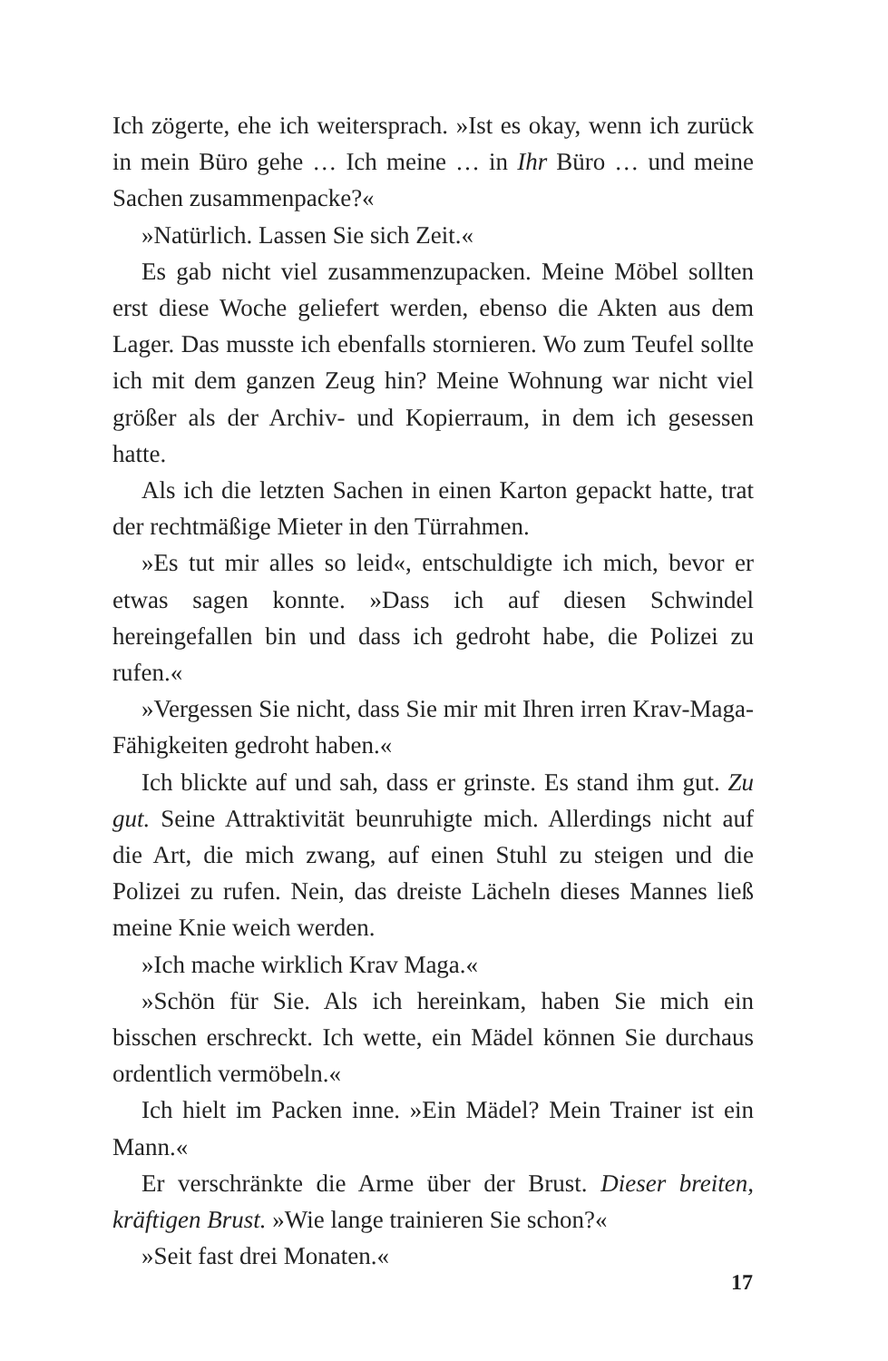Ich zögerte, ehe ich weitersprach. »Ist es okay, wenn ich zurück in mein Büro gehe … Ich meine … in Ihr Büro … und meine Sachen zusammenpacke?«
»Natürlich. Lassen Sie sich Zeit.«
Es gab nicht viel zusammenzupacken. Meine Möbel sollten erst diese Woche geliefert werden, ebenso die Akten aus dem Lager. Das musste ich ebenfalls stornieren. Wo zum Teufel sollte ich mit dem ganzen Zeug hin? Meine Wohnung war nicht viel größer als der Archiv- und Kopierraum, in dem ich gesessen hatte.
Als ich die letzten Sachen in einen Karton gepackt hatte, trat der rechtmäßige Mieter in den Türrahmen.
»Es tut mir alles so leid«, entschuldigte ich mich, bevor er etwas sagen konnte. »Dass ich auf diesen Schwindel hereingefallen bin und dass ich gedroht habe, die Polizei zu rufen.«
»Vergessen Sie nicht, dass Sie mir mit Ihren irren Krav-Maga-Fähigkeiten gedroht haben.«
Ich blickte auf und sah, dass er grinste. Es stand ihm gut. Zu gut. Seine Attraktivität beunruhigte mich. Allerdings nicht auf die Art, die mich zwang, auf einen Stuhl zu steigen und die Polizei zu rufen. Nein, das dreiste Lächeln dieses Mannes ließ meine Knie weich werden.
»Ich mache wirklich Krav Maga.«
»Schön für Sie. Als ich hereinkam, haben Sie mich ein bisschen erschreckt. Ich wette, ein Mädel können Sie durchaus ordentlich vermöbeln.«
Ich hielt im Packen inne. »Ein Mädel? Mein Trainer ist ein Mann.«
Er verschränkte die Arme über der Brust. Dieser breiten, kräftigen Brust. »Wie lange trainieren Sie schon?«
»Seit fast drei Monaten.«
17